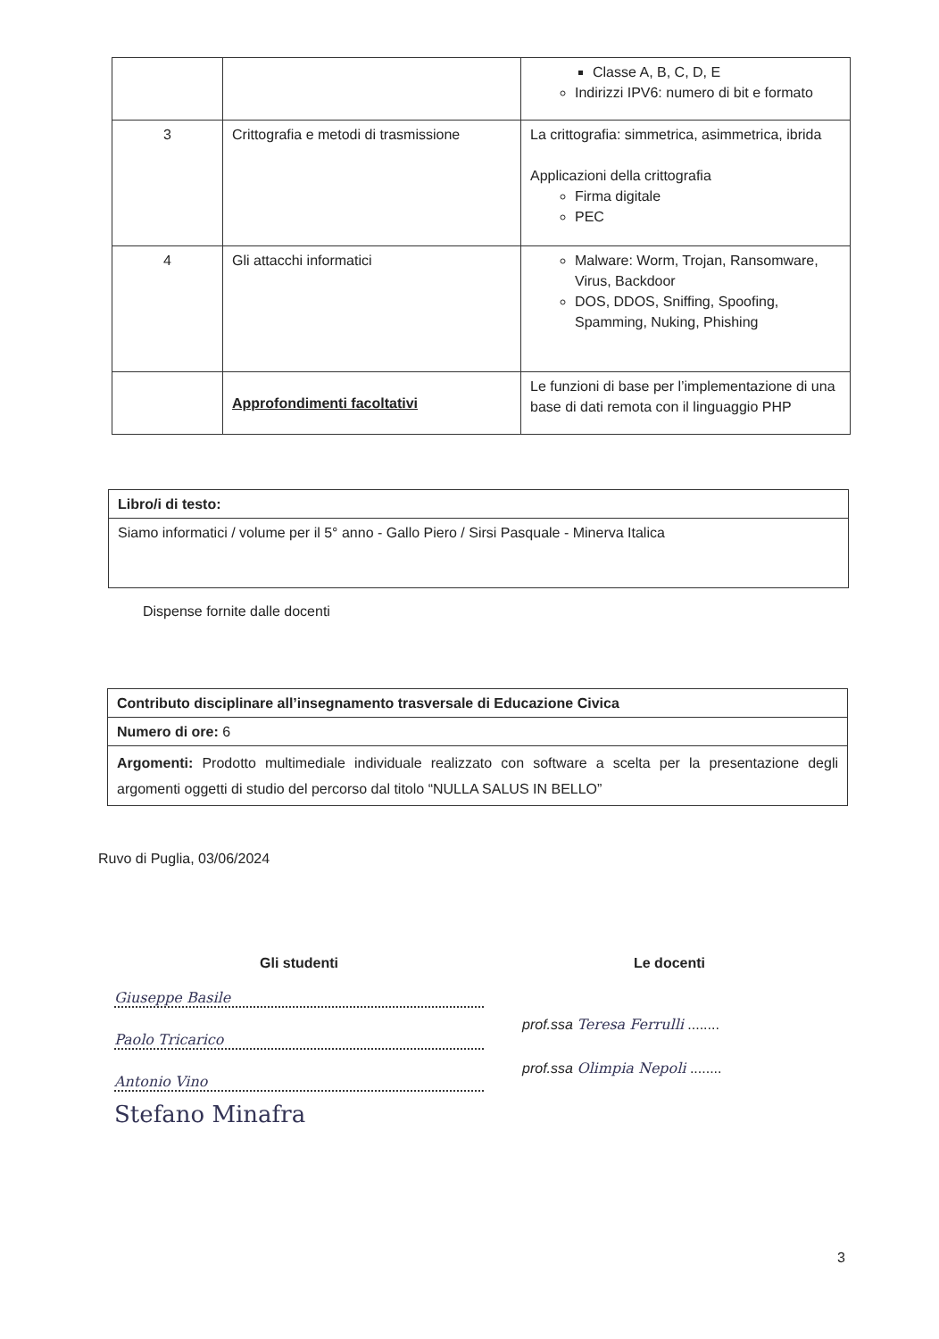| | | Classe A, B, C, D, E Indirizzi IPV6: numero di bit e formato |
| 3 | Crittografia e metodi di trasmissione | La crittografia: simmetrica, asimmetrica, ibrida Applicazioni della crittografia Firma digitale PEC |
| 4 | Gli attacchi informatici | Malware: Worm, Trojan, Ransomware, Virus, Backdoor DOS, DDOS, Sniffing, Spoofing, Spamming, Nuking, Phishing |
| | Approfondimenti facoltativi | Le funzioni di base per l’implementazione di una base di dati remota con il linguaggio PHP |
| Libro/i di testo: |
| Siamo informatici / volume per il 5° anno - Gallo Piero / Sirsi Pasquale - Minerva Italica |
Dispense fornite dalle docenti
| Contributo disciplinare all’insegnamento trasversale di Educazione Civica |
| Numero di ore: 6 |
| Argomenti: Prodotto multimediale individuale realizzato con software a scelta per la presentazione degli argomenti oggetti di studio del percorso dal titolo “NULLA SALUS IN BELLO” |
Ruvo di Puglia, 03/06/2024
Gli studenti
Giuseppe Basile
Paolo Tricarico
Antonio Vino
Stefano Minafra
Le docenti
prof.ssa Teresa Ferrulli ........
prof.ssa Olimpia Nepoli ........
3